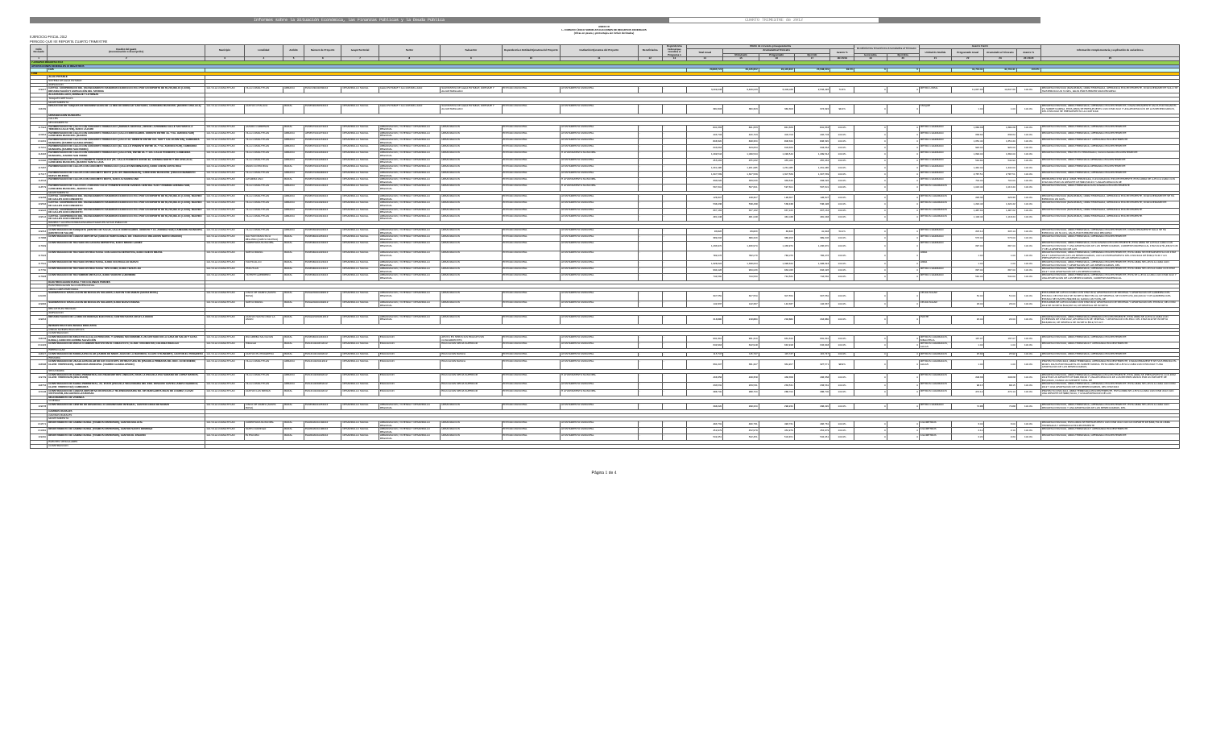Informes sobre la Situación Económica, las Finanzas Públicas y la Deuda Pública CUARTO TRIMESTRE de 2012
ANEXO III
I.- FORMATO ÚNICO SOBRE APLICACIONES DE RECURSOS FEDERALES
(cifras en pesos y porcentajes sin incluir decimales)
EJERCICIO FISCAL 2012
PERIODO QUE SE REPORTA CUARTO TRIMESTRE
| Folio Revisado | Destino del gasto (Denominación o descripción) | Municipio | Localidad | Ambito | Número de Proyecto | Grupo Sectorial | Sector | Subsector | Dependencia o Entidad Ejecutora del Proyecto | Institución Ejecutora del Proyecto | Beneficiarios | Dependencia Federal que coordina el Programa o | Monto de recursos presupuestarios | | | | | Rendimientos Financieros Acumulados al Trimestre | | Avance Físico | | | | Información complementaria y explicación de variaciones |
| --- | --- | --- | --- | --- | --- | --- | --- | --- | --- | --- | --- | --- | --- | --- | --- | --- | --- | --- | --- | --- | --- | --- | --- | --- |
| | | | | | | | | | | | | | Total Anual | Acumulado al Trimestre | | | Avance % | | | Unidad de Medida | Programado Anual | Acumulado al Trimestre | Avance % | |
| | | | | | | | | | | | | | | Ministrado | Programado | Ejercido | | Generados | Ejercidos | | | | | |
| 1 | 2 | 3 | 4 | 5 | 6 | 7 | 8 | 9 | 10 | 11 | 12 | 13 | 14 | 15 | 16 | 17 | 18=15/13 | 19 | 20 | 21 | 22 | 23 | 24=21/20 | 25 |
| 7-CHIAPAS RECURSO 2012 | | | | | | | | | | | | | | | | | | | | | | | | |
| APORTACIONES FEDERALES 42 REGISTROS | | | | | | | | | | | | | | | | | | | | | | | | |
| | FAIS | | | | | | | | | | | | 26,835,722 | 26,445,602 | 26,445,602 | 25,508,049 | 96.5% | 0 | 0 | | 31,704.31 | 31,704.31 | 100.0% | |
| FISM | | | | | | | | | | | | | | | | | | | | | | | | |
| | AGUA POTABLE | | | | | | | | | | | | | | | | | | | | | | | |
| | SISTEMA DE AGUA POTABLE | | | | | | | | | | | | | | | | | | | | | | | |
| | AMPLIACIÓN | | | | | | | | | | | | | | | | | | | | | | | |
| 119227 | CAPITAL COMPROBADO DEL FINANCIAMIENTO BANOBRAS EJERCICIO 2011 POR UN IMPORTE DE $5,223,999.19 (1 AÑO). REHABILITACIÓN Y AMPLIACIÓN DEL SISTEMA | 114-VILLA COMALTITLÁN | VILLA COMALTITLÁN | URBANO | EASC030000332012 | DESARROLLO SOCIAL | AGUA POTABLE Y ALCANTARILLADO | SUMINISTRO DE AGUA POTABLE, DRENAJE Y ALCANTARILLADO | ENTIDAD MUNICIPAL | AYUNTAMIENTO MUNICIPAL | - | - | 3,409,043 | 3,409,043 | 3,409,043 | 2,534,426 | 74.3% | 0 | 0 | METRO LINEAL | 10,647.66 | 10,647.66 | 100.0% | RECURSO FISM 2012 (BANOBRAS), OBRA TERMINADA, OPERANDO EFICIENTEMENTE, FINANCIERAMENTE SOLO SE HA EJERCIDO UN 74.34%, FALTA POR EJERCER MAS RECURSO |
| | ALCANTARILLADO, DRENAJE Y LETRINAS | | | | | | | | | | | | | | | | | | | | | | | |
| | TANQUES SÉPTICOS | | | | | | | | | | | | | | | | | | | | | | | |
| | MANTENIMIENTO | | | | | | | | | | | | | | | | | | | | | | | |
| 118439 | DESAZOLVE DE TANQUES DE SEDIMENTACIÓN DE LA RED DE DRENAJE SANITARIO, CABECERA MUNICIPAL (BARRIO CHALACA) | 114-VILLA COMALTITLÁN | CANTÓN CHALACA | RURAL | EASE090030542012 | DESARROLLO SOCIAL | AGUA POTABLE Y ALCANTARILLADO | SUMINISTRO DE AGUA POTABLE, DRENAJE Y ALCANTARILLADO | ENTIDAD MUNICIPAL | AYUNTAMIENTO MUNICIPAL | - | - | 380,303 | 380,303 | 380,303 | 374,322 | 98.4% | 0 | 0 | TANQUE | 1.00 | 1.00 | 100.0% | RECURSO FISM 2012, OBRA TERMINADA, OPERANDO EFICIENTEMENTE, FINANCIERAMENTE FALTA POR PAGAR EL 2% SOBRE NOMINA. ESTA OBRA SE PRESUPUESTO CON FISM 2012 Y UNA APORTACIÓN DE LOS BENEFICIARIOS, DEL FISM 2012 SE PRESUPUESTO LA CANTIDAD |
| | URBANIZACIÓN MUNICIPAL | | | | | | | | | | | | | | | | | | | | | | | |
| | CALLES | | | | | | | | | | | | | | | | | | | | | | | |
| | MEJORAMIENTO | | | | | | | | | | | | | | | | | | | | | | | |
| 117324 | PAVIMENTACIÓN DE CALLE CON CONCRETO HIDRÁULICO (AVENIDA CENTRAL, DESDE LA PRIMERA CALLE S/N HASTA LA TERCERA CALLE S/N), EJIDO LÁZARO | 114-VILLA COMALTITLÁN | LÁZARO CÁRDENAS | RURAL | EASE070010072012 | DESARROLLO SOCIAL | URBANIZACIÓN, VIVIENDA Y DESARROLLO REGIONAL | URBANIZACIÓN | ENTIDAD MUNICIPAL | AYUNTAMIENTO MUNICIPAL | - | - | 841,663 | 841,663 | 841,663 | 841,663 | 100.0% | 0 | 0 | METRO CUADRADO | 1,684.68 | 1,684.68 | 100.0% | RECURSO FISM 2012, OBRA TERMINADA, OPERANDO EFICIENTEMENTE |
| 115864 | PAVIMENTACIÓN DE CALLE CON CONCRETO HIDRÁULICO (CALLE FERROCARRIL ORIENTE ENTRE 4A. Y 6A. AVENIDA SUR) CABECERA MUNICIPAL (BARRIO | 114-VILLA COMALTITLÁN | VILLA COMALTITLÁN | URBANO | AESE070010272012 | DESARROLLO SOCIAL | URBANIZACIÓN, VIVIENDA Y DESARROLLO REGIONAL | URBANIZACIÓN | ENTIDAD MUNICIPAL | AYUNTAMIENTO MUNICIPAL | - | - | 406,703 | 406,703 | 406,703 | 406,703 | 100.0% | 0 | 0 | METRO CUADRADO | 633.64 | 633.64 | 100.0% | RECURSO FISM 2012, OBRA TERMINADA, OPERANDO EFICIENTEMENTE |
| 161291 | PAVIMENTACIÓN DE CALLE CON CONCRETO HIDRÁULICO (CALLE 4A. ORIENTE ENTRE 10A. SUR Y CALLEJÓN S/N), CABECERA MUNICIPAL (BARRIO GUADALUPANO) | 114-VILLA COMALTITLÁN | VILLA COMALTITLÁN | URBANO | EASE070010152012 | DESARROLLO SOCIAL | URBANIZACIÓN, VIVIENDA Y DESARROLLO REGIONAL | URBANIZACIÓN | ENTIDAD MUNICIPAL | AYUNTAMIENTO MUNICIPAL | - | - | 808,320 | 808,320 | 808,320 | 808,320 | 100.0% | 0 | 0 | METRO CUADRADO | 1,650.40 | 1,650.40 | 100.0% | RECURSO FISM 2012, OBRA TERMINADA Y OPERANDO EFICIENTEMENTE |
| 117210 | PAVIMENTACIÓN DE CALLE CON CONCRETO HIDRÁULICO (6A. CALLE PONIENTE ENTRE 3A. Y 5A. AVENIDA SUR), CABECERA MUNICIPAL (BARRIO SAN ISIDRO) | 114-VILLA COMALTITLÁN | VILLA COMALTITLÁN | URBANO | EASE070010172012 | DESARROLLO SOCIAL | URBANIZACIÓN, VIVIENDA Y DESARROLLO REGIONAL | URBANIZACIÓN | ENTIDAD MUNICIPAL | AYUNTAMIENTO MUNICIPAL | - | - | 603,664 | 603,664 | 603,664 | 603,664 | 100.0% | 0 | 0 | METRO CUADRADO | 924.00 | 924.00 | 100.0% | RECURSO FISM 2012, OBRA TERMINADA, OPERANDO EFICIENTEMENTE |
| 114446 | PAVIMENTACIÓN DE CALLE CON CONCRETO HIDRÁULICO (CALLE S/N, ENTRE 6A. Y 10A. CALLE PONIENTE; CABECERA MUNICIPAL, BARRIO SAN ISIDRO | 114-VILLA COMALTITLÁN | VILLA COMALTITLÁN | URBANO | EASE070010062012 | DESARROLLO SOCIAL | URBANIZACIÓN, VIVIENDA Y DESARROLLO REGIONAL | URBANIZACIÓN | ENTIDAD MUNICIPAL | H AYUNTAMIENTO MUNICIPAL | - | - | 1,099,544 | 1,099,544 | 1,099,544 | 1,099,544 | 100.0% | 0 | 0 | METRO CUADRADO | 1,694.00 | 1,694.00 | 100.0% | RECURSO FISM 2012, PROYECTO TERMINADO, FUNCIONANDO EFICIENTEMENTE |
| 115686 | PAVIMENTACIÓN DE CALLE CONCRETO HIDRÁULICO (5A. CALLE PONIENTE ENTRE 3A. AVENIDA NORTE Y RIO CHALACA; CABECERA MUNICIPAL (BARRIO SANTA LUCIA | 114-VILLA COMALTITLÁN | VILLA COMALTITLÁN | URBANO | EASE070010232012 | DESARROLLO SOCIAL | URBANIZACIÓN, VIVIENDA Y DESARROLLO REGIONAL | URBANIZACIÓN | ENTIDAD MUNICIPAL | AYUNTAMIENTO MUNICIPAL | - | - | 455,062 | 455,062 | 455,062 | 455,062 | 100.0% | 0 | 0 | METRO CUADRADO | 544.90 | 544.90 | 100.0% | RECURSO FISM 2012, OBRA TERMINADA OPERANDO EFICIENTEMENTE |
| 117287 | PAVIMENTACIÓN DE CALLES CON CONCRETO HIDRÁULICO (CALLES INNOMINADAS), EJIDO UNIÓN COSTA RICA | 114-VILLA COMALTITLÁN | UNIÓN COSTA RICA | RURAL | EASE070010152012 | DESARROLLO SOCIAL | URBANIZACIÓN, VIVIENDA Y DESARROLLO REGIONAL | URBANIZACIÓN | ENTIDAD MUNICIPAL | AYUNTAMIENTO MUNICIPAL | - | - | 1,261,085 | 1,261,085 | 1,261,085 | 1,261,085 | 100.0% | 0 | 0 | METRO CUADRADO | 1,440.00 | 1,440.00 | 100.0% | RECURSO FISM 2012, OBRA TERMINADA OPERANDO EFICIENTEMENTE |
| 117417 | PAVIMENTACIÓN DE CALLES CON CONCRETO MIXTO (CALLES INNOMINADAS), CABECERA MUNICIPAL (FRACCIONAMIENTO NUEVO MILENIO) | 114-VILLA COMALTITLÁN | VILLA COMALTITLÁN | URBANO | EASE070030082012 | DESARROLLO SOCIAL | URBANIZACIÓN, VIVIENDA Y DESARROLLO REGIONAL | URBANIZACIÓN | ENTIDAD MUNICIPAL | AYUNTAMIENTO MUNICIPAL | - | - | 1,307,569 | 1,307,569 | 1,307,569 | 1,307,569 | 100.0% | 0 | 0 | METRO CUADRADO | 2,787.51 | 2,787.51 | 100.0% | RECURSO FISM 2012, OBRA TERMINADA, OPERANDO EFICIENTEMENTE |
| 114534 | PAVIMENTACIÓN DE CALLES CON CONCRETO MIXTO, EJIDO ALTAMIRA UNO | 114-VILLA COMALTITLÁN | ALTAMIRA UNO | RURAL | EASE070030202012 | DESARROLLO SOCIAL | URBANIZACIÓN, VIVIENDA Y DESARROLLO REGIONAL | URBANIZACIÓN | ENTIDAD MUNICIPAL | H AYUNTAMIENTO MUNICIPAL | - | - | 333,526 | 333,526 | 333,526 | 333,526 | 100.0% | 0 | 0 | METRO CUADRADO | 700.00 | 700.00 | 100.0% | RECRURSO FISM 2012, OBRA TERMINADA, FUNCIONANDO EFICIENTEMENTE; ESTA OBRA SE LLEVO A CABO CON FISM 2012 POR UN IMPORTE DE $333,526.23 Y UNA APORTACIÓN DE |
| 114579 | PAVIMENTACION DE CALLE DE LA DECIMA CALLE PONIENTE ENTRE AVENIDA CENTRAL SUR Y PRIMERA AVENIDA SUR, CABECERA MUNICIPAL, BARRIO SAN | 114-VILLA COMALTITLÁN | VILLA COMALTITLÁN | URBANO | EASE070010102012 | DESARROLLO SOCIAL | URBANIZACIÓN, VIVIENDA Y DESARROLLO REGIONAL | URBANIZACIÓN | ENTIDAD MUNICIPAL | H AYUNTAMIENTO MUNICIPAL | - | - | 597,601 | 597,601 | 597,601 | 597,601 | 100.0% | 0 | 0 | METROS CUADRADOS | 1,016.40 | 1,016.40 | 100.0% | RECURSO FISM 2012, OBRA TERMINADA FUNCIONANDO EFICIENTEMENTE |
| | MANTENIMIENTO | | | | | | | | | | | | | | | | | | | | | | | |
| 119458 | CAPITAL COMPROBADO DEL FINANCIAMIENTO BANOBRAS EJERCICIO 2011 POR UN IMPORTE DE $5,223,999.19 (1 AÑO). BACHEO DE CALLES CON CONCRETO | 114-VILLA COMALTITLÁN | VILLA COMALTITLÁN | URBANO | EASE070010302012 | DESARROLLO SOCIAL | URBANIZACIÓN, VIVIENDA Y DESARROLLO REGIONAL | URBANIZACIÓN | ENTIDAD MUNICIPAL | AYUNTAMIENTO MUNICIPAL | - | - | 128,307 | 128,307 | 128,307 | 128,307 | 100.0% | 0 | 0 | METROS CUADRADOS | 223.36 | 223.36 | 100.0% | RECURSO FISM 2012 (BANOBRAS), OBRA TERMINADA, OPERANDO EFICIENTEMENTE, FINANCIERAMENTE SE HA EJERCIDO UN 100%. |
| 119584 | CAPITAL COMPROBADO DEL FINANCIAMIENTO BANOBRAS EJERCICIO 2011 POR UN IMPORTE DE $5,223,999.19 (1 AÑO). BACHEO DE CALLES CON CONCRETO | 114-VILLA COMALTITLÁN | VILLA COMALTITLÁN | URBANO | EASE070010322012 | DESARROLLO SOCIAL | URBANIZACIÓN, VIVIENDA Y DESARROLLO REGIONAL | URBANIZACIÓN | ENTIDAD MUNICIPAL | AYUNTAMIENTO MUNICIPAL | - | - | 538,438 | 538,438 | 538,438 | 538,428 | 100.0% | 0 | 0 | METROS CUADRADOS | 1,224.42 | 1,224.42 | 100.0% | RECURSO FISM 2012 (BANOBRAS), OBRA TERMINADA, OPERANDO EFICIENTEMENTE; FINANCIERAMENTE |
| 119626 | CAPITAL COMPROBADO DEL FINANCIAMIENTO BANOBRAS EJERCICIO 2011 POR UN IMPORTE DE $5,223,999.19 (1 AÑO). BACHEO DE CALLES CON CONCRETO | 114-VILLA COMALTITLÁN | VILLA COMALTITLÁN | URBANO | EASE070010342012 | DESARROLLO SOCIAL | URBANIZACIÓN, VIVIENDA Y DESARROLLO REGIONAL | URBANIZACIÓN | ENTIDAD MUNICIPAL | AYUNTAMIENTO MUNICIPAL | - | - | 667,162 | 667,162 | 667,162 | 667,162 | 100.0% | 0 | 0 | METROS CUADRADOS | 1,487.62 | 1,487.62 | 100.0% | RECURSO FISM 2012 (BANOBRAS), OBRA TERMINADA, OPERANDO EFICIENTEMENTE. |
| 119504 | CAPITAL COMPROBADO DEL FINANCIAMIENTO BANOBRAS EJERCICIO 2011 POR UN IMPORTE DE $5,223,999.19 (1 AÑO). BACHEO DE CALLES CON CONCRETO | 114-VILLA COMALTITLÁN | VILLA COMALTITLÁN | URBANO | EASE070010312012 | DESARROLLO SOCIAL | URBANIZACIÓN, VIVIENDA Y DESARROLLO REGIONAL | URBANIZACIÓN | ENTIDAD MUNICIPAL | AYUNTAMIENTO MUNICIPAL | - | - | 481,048 | 481,048 | 481,048 | 481,048 | 100.0% | 0 | 0 | METROS CUADRADOS | 1,118.44 | 1,118.44 | 100.0% | RECURSO FISM 2012 (BANOBRAS), OBRA TERMINADA, OPERANDO EFICIENTEMENTE. |
| | RAMPAS Y ACCESOS PARA DISCAPACITADOS EN SITIOS PÚBLICOS | | | | | | | | | | | | | | | | | | | | | | | |
| | CONSTRUCCIÓN | | | | | | | | | | | | | | | | | | | | | | | |
| 119354 | CONSTRUCCIÓN DE BANQUETA (CENTRO DE SALUD, CALLE FERROCARRIL ORIENTE Y 4A. AVENIDA SUR) CABECERA MUNICIPAL (CENTRO DE SALUD) | 114-VILLA COMALTITLÁN | VILLA COMALTITLÁN | URBANO | EASE030020402012 | DESARROLLO SOCIAL | URBANIZACIÓN, VIVIENDA Y DESARROLLO REGIONAL | URBANIZACIÓN | ENTIDAD MUNICIPAL | AYUNTAMIENTO MUNICIPAL | - | - | 83,826 | 83,826 | 83,826 | 41,918 | 50.0% | 0 | 0 | METRO CUADRADO | 205.14 | 205.14 | 100.0% | RECURSO FISM 2012, OBRA TERMINADA, OPERANDO EFICIENTEMENTE; FINANCIERAMENTE SOLO SE HA EJERCIDO UN 50.01%, FALTA POR EJERCER MAS RECURSO |
| 117888 | CONSTRUCCIÓN DE CANCHA DEPORTIVA (UNIDAD HABITACIONAL DR. FRANCISCO RELLEROS NUEVO MILENIO) | 114-VILLA COMALTITLÁN | DOCTOR FRANCISCO RELLERO (NUEVO MILENIO) | RURAL | EASE080010262012 | DESARROLLO SOCIAL | URBANIZACIÓN, VIVIENDA Y DESARROLLO REGIONAL | URBANIZACIÓN | ENTIDAD MUNICIPAL | AYUNTAMIENTO MUNICIPAL | - | - | 389,206 | 389,206 | 389,206 | 389,206 | 100.0% | 0 | 0 | METRO CUADRADO | 576.00 | 576.00 | 100.0% | RECURSO FISM 2012, OBRA TERMINADA, OPERANDO EFICIENTEMENTE |
| 117649 | CONSTRUCCIÓN DE TECHADO EN CANCHA DEPORTIVA, EJIDO BRUNO GOMEZ | 114-VILLA COMALTITLÁN | COBERTURA MUNICIPAL | RURAL | EASE080010132012 | DESARROLLO SOCIAL | URBANIZACIÓN, VIVIENDA Y DESARROLLO REGIONAL | URBANIZACIÓN | ENTIDAD MUNICIPAL | AYUNTAMIENTO MUNICIPAL | - | - | 1,436,970 | 1,436,970 | 1,436,970 | 1,436,970 | 100.0% | 0 | 0 | METRO CUADRADO | 697.00 | 697.00 | 100.0% | RECURSO FISM 2012, OBRA TERMINADA, FUNCIONANDO EFICIENTEMENTE, ESTA OBRA SE LLEVA A CABO CON RECURSO FISM 2012 Y UNA APORTACIÓN DE LOS BENEFICIARIOS, CORRESPONDIENDO AL FISM 2012 $1,436,970.23 Y DE LA APORTACIÓN DE LOS |
| 117622 | CONSTRUCCIÓN DE TECHADO ESTRUCTURAL CON CANCHA DEPORTIVA, EJIDO NUEVO BRASIL | 114-VILLA COMALTITLÁN | NUEVO BRASIL | RURAL | EASE080010222012 | DESARROLLO SOCIAL | URBANIZACIÓN, VIVIENDA Y DESARROLLO REGIONAL | URBANIZACIÓN | ENTIDAD MUNICIPAL | AYUNTAMIENTO MUNICIPAL | - | - | 782,076 | 782,076 | 782,076 | 782,076 | 100.0% | 0 | 0 | OBRA | 1.00 | 1.00 | 100.0% | RECURSO FISM 2012, OBRA TERMINADA, OPERANDO EFICIENTEMENTE, ESTA OBRA SE PRESUPUESTA CON FISM 2012 Y APORTACIÓN DE LOS BENEFICIARIOS, CON UN PRESUPUESTO DEL FISM 2012 DE $782,076.26 Y UN PRESUPUESTO DE LOS BENEFICIARIOS |
| 117591 | CONSTRUCCIÓN DE TECHADO ESTRUCTURAL, EJIDO XOCHICALCO NUEVO | 114-VILLA COMALTITLÁN | XOCHICALCO | RURAL | EASE080010122012 | DESARROLLO SOCIAL | URBANIZACIÓN, VIVIENDA Y DESARROLLO REGIONAL | URBANIZACIÓN | ENTIDAD MUNICIPAL | AYUNTAMIENTO MUNICIPAL | - | - | 1,328,624 | 1,328,624 | 1,328,624 | 1,328,624 | 100.0% | 0 | 0 | OBRA | 1.00 | 1.00 | 100.0% | RECURSO FISM 2012, OBRA TERMINADA, OPERANDO EFICIENTEMENTE; ESTA OBRA SE LLEVO A CABO CON RECURSO FISM 2012 Y APORTACIÓN DE LOS BENEFICIARIOS, DEL |
| 117730 | CONSTRUCCIÓN DE TECHADO ESTRUCTURAL TIPO DOMO, EJIDO TEZIUTLAN | 114-VILLA COMALTITLÁN | TEZIUTLÁN | RURAL | EASE080010142012 | DESARROLLO SOCIAL | URBANIZACIÓN, VIVIENDA Y DESARROLLO REGIONAL | URBANIZACIÓN | ENTIDAD MUNICIPAL | AYUNTAMIENTO MUNICIPAL | - | - | 934,026 | 934,026 | 934,026 | 934,026 | 100.0% | 0 | 0 | METRO CUADRADO | 697.00 | 697.00 | 100.0% | RECURSO FISM 2012, OBRA TERMINADA, OPERANDO EFICIENTEMENTE; ESTA OBRA SE LLEVA A CABO CON FISM 2012 Y UNA APORTACIÓN DE LOS BENEFICIARIOS, |
| 117993 | CONSTRUCCIÓN DE TECHUMBRE METALICA, EJIDO VICENTE GUERRERO | 114-VILLA COMALTITLÁN | VICENTE GUERRERO | RURAL | EASE080010162012 | DESARROLLO SOCIAL | URBANIZACIÓN, VIVIENDA Y DESARROLLO REGIONAL | URBANIZACIÓN | ENTIDAD MUNICIPAL | AYUNTAMIENTO MUNICIPAL | - | - | 744,560 | 744,560 | 744,560 | 744,560 | 100.0% | 0 | 0 | METRO CUADRADO | 540.00 | 540.00 | 100.0% | RECURSO FISM 2012, OBRA TERMINADA, OPERANDO EFICIENTEMENTE, ESTA SE LLEVO A CABO CON FISM 2012 Y UNA APORTACIÓN DE LOS BENEFICIARIOS, CORRESPONDIENDO AL |
| | ELECTRIFICACIÓN RURAL Y DE COLONIAS POBRES | | | | | | | | | | | | | | | | | | | | | | | |
| | ELECTRIFICACIÓN NO CONVENCIONAL | | | | | | | | | | | | | | | | | | | | | | | |
| | OBRA COMPLEMENTARIA | | | | | | | | | | | | | | | | | | | | | | | |
| 120035 | SUMINISTRO E INSTALACIÓN DE MODULOS SOLARES; CANTÓN 5 DE MARZO (SANTA ROSA) | 114-VILLA COMALTITLÁN | CINCO DE MARZO (SANTA ROSA) | RURAL | EASG030000182012 | DESARROLLO SOCIAL | URBANIZACIÓN, VIVIENDA Y DESARROLLO REGIONAL | URBANIZACIÓN | ENTIDAD MUNICIPAL | AYUNTAMIENTO MUNICIPAL | - | - | 307,550 | 307,550 | 307,550 | 307,550 | 100.0% | 0 | 0 | CELDA SOLAR | 50.00 | 50.00 | 100.0% | ESTA OBRA SE LLEVO A CABO CON FISM 2012, APORTACIÓN DE SEDESOL Y APORTACIÓN DE GOBIERNO DEL ESTADO; DE FISM 2012 SE INVIRTIO $307,550.00, DE SEDESOL SE INVIRTIO $1,130,246.00 Y DE GOBIERNO DEL ESTADO SE INVIRTIO $99,953.00, DANDO UN TOTAL DE |
| 119982 | SUMINISTRO E INSTALACIÓN DE MODULOS SOLARES; EJIDO NUEVO BRASIL | 114-VILLA COMALTITLÁN | NUEVO BRASIL | RURAL | EASG030000192012 | DESARROLLO SOCIAL | URBANIZACIÓN, VIVIENDA Y DESARROLLO REGIONAL | URBANIZACIÓN | ENTIDAD MUNICIPAL | AYUNTAMIENTO MUNICIPAL | - | - | 142,337 | 142,337 | 142,337 | 142,337 | 100.0% | 0 | 0 | CELDA SOLAR | 23.00 | 23.00 | 100.0% | ESTA OBRA SE LLEVO A CABO CON FISM 2012, APORTACIÓN DE SEDESOL Y APORTACIÓN DEL ESTADO; DEL FISM 2012 SE INVIRTIO $142,337.00, DE SEDESOL SE INVIRTIO |
| | RED DE ELECTRICIDAD | | | | | | | | | | | | | | | | | | | | | | | |
| | AMPLIACIÓN | | | | | | | | | | | | | | | | | | | | | | | |
| 119954 | REHABILITACIÓN DE LA RED DE ENERGÍA ELÉCTRICA; CANTÓN SANTA CRUZ LA UNIÓN | 114-VILLA COMALTITLÁN | CANTÓN SANTA CRUZ LA UNIÓN | RURAL | EASG020030212012 | DESARROLLO SOCIAL | URBANIZACIÓN, VIVIENDA Y DESARROLLO REGIONAL | URBANIZACIÓN | ENTIDAD MUNICIPAL | AYUNTAMIENTO MUNICIPAL | - | - | 218,880 | 218,880 | 218,880 | 218,880 | 100.0% | 0 | 0 | POSTE | 22.00 | 22.00 | 100.0% | RECURSO FISM 2012, OBRA TERMINADA,OPERANDO EFICIENTEMENTE, ESTA OBRA SE LLEVO A CABO CON INVERSIÓN DE FISM 2012, APORTACIÓN DE SEDESOL Y APORTACIÓN DEL EDO. DEL FISM 2012 SE INVIRTIO $218,880.00, DE SEDESOL SE INVIRTIO $519,707.00 Y |
| | INFRAESTRUCTURA BÁSICA EDUCATIVA | | | | | | | | | | | | | | | | | | | | | | | |
| | OTROS NIVELES EDUCATIVOS | | | | | | | | | | | | | | | | | | | | | | | |
| | CONSTRUCCIÓN | | | | | | | | | | | | | | | | | | | | | | | |
| 118183 | CONSTRUCCIÓN DE BIBLIOTECA (CALLE PRINCIPAL Y AVENIDA SIN NOMBRE A UN COSTADO DE LA CASA DE SALUD Y CASA EJIDAL). EJIDO RIO ARRIBA SALVACIÓN | 114-VILLA COMALTITLÁN | RÍO ARRIBA SALVACIÓN | RURAL | EASE080010242012 | DESARROLLO SOCIAL | EDUCACIÓN | APOYO EN SERVICIOS EDUCATIVOS CONCURRENTES | ENTIDAD MUNICIPAL | AYUNTAMIENTO MUNICIPAL | - | - | 931,310 | 931,310 | 931,310 | 931,310 | 100.0% | 0 | 0 | METROS CUADRADOS, BIBLIOTECA | 137.07 | 137.07 | 100.0% | RECURSO FISM 2012, OBRA TERMINADA, OPERANDO EFICIENTEMENTE |
| 161422 | CONSTRUCCIÓN DE MODULO ADMINISTRATIVO EN EL COBACH 071; CLAVE: 07ECB0074B; COLONIA HIDALGO | 114-VILLA COMALTITLÁN | HIDALGO | RURAL | EASJ010040512012 | DESARROLLO SOCIAL | EDUCACIÓN | EDUCACIÓN MEDIA SUPERIOR | ENTIDAD MUNICIPAL | AYUNTAMIENTO MUNICIPAL | - | - | 642,918 | 642,918 | 642,918 | 642,918 | 100.0% | 0 | 0 | METROS CUADRADOS, AULAS | 1.00 | 1.00 | 100.0% | RECURSO FISM 2012, OBRA TERMINADA Y OPERANDO EFICIENTEMENTE. |
| | PREESCOLAR | | | | | | | | | | | | | | | | | | | | | | | |
| 118627 | CONSTRUCCIÓN DE BODEGA ESCOLAR (JARDÍN DE NIÑOS JUAN DE LA BARRERA; CLAVE: 07DJN1685Y), CANTÓN EL PROGRESO | 114-VILLA COMALTITLÁN | CANTÓN EL PROGRESO | RURAL | EASJ010010442012 | DESARROLLO SOCIAL | EDUCACIÓN | EDUCACIÓN BÁSICA | ENTIDAD MUNICIPAL | AYUNTAMIENTO MUNICIPAL | - | - | 115,747 | 115,747 | 115,747 | 115,747 | 100.0% | 0 | 0 | METROS CUADRADOS | 25.92 | 25.92 | 100.0% | RECURSO FISM 2012, OBRA TERMINADA, OPERANDO EFICIENTEMENTE |
| | PRIMARIA | | | | | | | | | | | | | | | | | | | | | | | |
| 118698 | CONSTRUCCIÓN DE UN AULA ESCOLAR DE 6.00 X 8.00 MTS. ESTRUCTURA RC (ESCUELA PRIMARIA DEL EDO. 13 DE ENERO; CLAVE: 07EPR0410S), CABECERA MUNICIPAL ( BARRIO GUADALUPANO) | 114-VILLA COMALTITLÁN | VILLA COMALTITLÁN | URBANO | EASJ010020112012 | DESARROLLO SOCIAL | EDUCACIÓN | EDUCACIÓN BÁSICA | ENTIDAD MUNICIPAL | AYUNTAMIENTO MUNICIPAL | - | - | 331,207 | 331,207 | 331,207 | 327,571 | 98.9% | 0 | 0 | METROS CUADRADOS, AULAS | 1.00 | 1.00 | 100.0% | PROYECTO FISM 2012, OBRA TERMINADA, OPERANDO EFICIENTEMENTE, FINANCIERAMENTE SE HA EJERCIDO EL 98.90% FALTA POR PAGAR EL 2% SOBRE NOMINA. ESTA OBRA SE LLEVO A CABO CON FISM 2012 Y UNA APORTACIÓN DE LOS BENEFICIARIOS, |
| | SECUNDARIA | | | | | | | | | | | | | | | | | | | | | | | |
| 119729 | CONSTRUCCIÓN DE BARDA PERIMETRAL DE 208.68 METROS LINEALES, PARA LA ESCUELA EVA SAMANO DE LOPEZ MATEOS, CLAVE: 07EES0012N (3RA ETAPA) | 114-VILLA COMALTITLÁN | VILLA COMALTITLÁN | URBANO | EASJ010030092012 | DESARROLLO SOCIAL | EDUCACIÓN | EDUCACIÓN MEDIA SUPERIOR | ENTIDAD MUNICIPAL | H AYUNTAMIENTO MUNICIPAL | - | - | 468,358 | 468,358 | 468,358 | 468,358 | 100.0% | 0 | 0 | METROS CUADRADOS | 208.68 | 208.68 | 100.0% | RECURSO FISM 2012, OBRA TERMINADA,OPERANDO EFICIENTEMENTE, ESTA OBRA SE PRESUPUESTO CON FISM 2012 POR UN IMPORTE DE $468,358.28 Y UNA APORTACIÓN DE LOS BENEFECIARIOS POR UN IMPORTE DE $52,039.81, DANDO UN IMPORTE TOTAL DE |
| 118762 | CONSTRUCCIÓN DE BARDA PERIMETRAL, 2A. ETAPA (ESCUELA SECUNDARIA DEL EDO. ROSARIO CASTELLANOS FIGUEROA; CLAVE: 07EES0173Z); CABECERA | 114-VILLA COMALTITLÁN | VILLA COMALTITLÁN | URBANO | EASJ010030352012 | DESARROLLO SOCIAL | EDUCACIÓN | EDUCACIÓN MEDIA SUPERIOR | ENTIDAD MUNICIPAL | AYUNTAMIENTO MUNICIPAL | - | - | 233,531 | 233,531 | 233,531 | 233,531 | 100.0% | 0 | 0 | METROS CUADRADOS | 98.15 | 98.15 | 100.0% | RECURSO FISM 2012, OBRA TERMINADA, OPERANDO EFICIENTEMENTE. ESTA OBRA SE LLEVO A CABO CON FISM 2012 Y UNA APORTACIÓN DE LOS BENEFICIARIOS, DEL FISM 2012 |
| 115008 | CONSTRUCCION DE CANCHA DEPORTIVA EN ESCUELA TELESECUNDARIA NO. 365 MARGARITA MAZA DE JUAREZ, CLAVE: 07ETV0375B, EN CANTON LAS BRISAS | 114-VILLA COMALTITLÁN | CANTÓN LAS BRISAS | RURAL | EASJ010040042012 | DESARROLLO SOCIAL | EDUCACIÓN | EDUCACIÓN MEDIA SUPERIOR | ENTIDAD MUNICIPAL | H AYUNTAMIENTO MUNICIPAL | - | - | 288,700 | 288,700 | 288,700 | 288,700 | 100.0% | 0 | 0 | METROS CUADRADOS | 474.14 | 474.14 | 100.0% | PROYECTO FISM 2012, OBRA TERMINADA EFICIENTEMENTE, ESTA OBRA SE LLEVO A CABO CON FISM 2012 CON UNA IMPORTE DE $288,700.00, Y UNA APORTACIÓN DE LOS |
| | MEJORAMIENTO DE VIVIENDA | | | | | | | | | | | | | | | | | | | | | | | |
| | VIVIENDA | | | | | | | | | | | | | | | | | | | | | | | |
| 119678 | CONSTRUCCIÓN DE CENTRO DE DESARROLLO COMUNITARIO INTEGRAL, CANTÓN CINCO DE MARZO | 114-VILLA COMALTITLÁN | CINCO DE MARZO (SANTA ROSA) | RURAL | EASE080010252012 | DESARROLLO SOCIAL | URBANIZACIÓN, VIVIENDA Y DESARROLLO REGIONAL | URBANIZACIÓN | ENTIDAD MUNICIPAL | AYUNTAMIENTO MUNICIPAL | - | - | 298,220 | 298,220 | 298,220 | 298,220 | 100.0% | 0 | 0 | METRO CUADRADO | 74.88 | 74.88 | 100.0% | RECURSO FISM 2012, OBRA TERMINADA, OPERANDO EFICIENTEMENTE. ESTA OBRA SE LLEVO A CABO CON RECURSO FISM 2012 Y UNA APORTACIÓN DE LOS BENEFICIARIOS, DEL |
| | CAMINOS RURALES | | | | | | | | | | | | | | | | | | | | | | | |
| | CAMINOS RURALES | | | | | | | | | | | | | | | | | | | | | | | |
| | MANTENIMIENTO | | | | | | | | | | | | | | | | | | | | | | | |
| 161571 | REVESTIMIENTO DE CAMINO RURAL (TRAMOS DISPERSOS), CANTÓN MULATAL | 114-VILLA COMALTITLÁN | COBERTURA MUNICIPAL | RURAL | EAUB020010192012 | DESARROLLO SOCIAL | URBANIZACIÓN, VIVIENDA Y DESARROLLO REGIONAL | URBANIZACIÓN | ENTIDAD MUNICIPAL | AYUNTAMIENTO MUNICIPAL | - | - | 496,731 | 496,731 | 496,731 | 496,731 | 100.0% | 0 | 0 | KILÓMETROS | 3.00 | 3.00 | 100.0% | RECURSO FISM 2012, ESTA OBRA SE PRESUPUESTO CON FISM 2012 CON UN IMPORTE DE $496,731.24 OBRA TERMINADA Y OPERANDO EFICIENTEMENTE |
| 161681 | REVESTIMIENTO DE CAMINO RURAL (TRAMOS DISPERSOS), CANTÓN SANTO DOMINGO | 114-VILLA COMALTITLÁN | SANTO DOMINGO | RURAL | EAUB020010182012 | DESARROLLO SOCIAL | URBANIZACIÓN, VIVIENDA Y DESARROLLO REGIONAL | URBANIZACIÓN | ENTIDAD MUNICIPAL | AYUNTAMIENTO MUNICIPAL | - | - | 452,979 | 452,979 | 452,979 | 452,979 | 100.0% | 0 | 0 | KILÓMETROS | 2.10 | 2.10 | 100.0% | RECURSO FISM 2012, OBRA TERMINADA Y OPERANDO EFICIENTEMENTE. |
| 119060 | REVESTIMIENTO DE CAMINO RURAL (TRAMOS DISPERSOS), CANTON EL ESCOBO | 114-VILLA COMALTITLÁN | EL ESCOBO | RURAL | EAUB020010422012 | DESARROLLO SOCIAL | URBANIZACIÓN, VIVIENDA Y DESARROLLO REGIONAL | URBANIZACIÓN | ENTIDAD MUNICIPAL | AYUNTAMIENTO MUNICIPAL | - | - | 502,451 | 502,451 | 502,451 | 502,451 | 100.0% | 0 | 0 | KILÓMETROS | 2.20 | 2.20 | 100.0% | RECURSO FISM 2012, OBRA TERMINADA, OPERANDO EFICIENTEMENTE |
| | PUENTES VEHICULARES | | | | | | | | | | | | | | | | | | | | | | | |
| | CONSTRUCCIÓN | | | | | | | | | | | | | | | | | | | | | | | |
Página 1 de 4